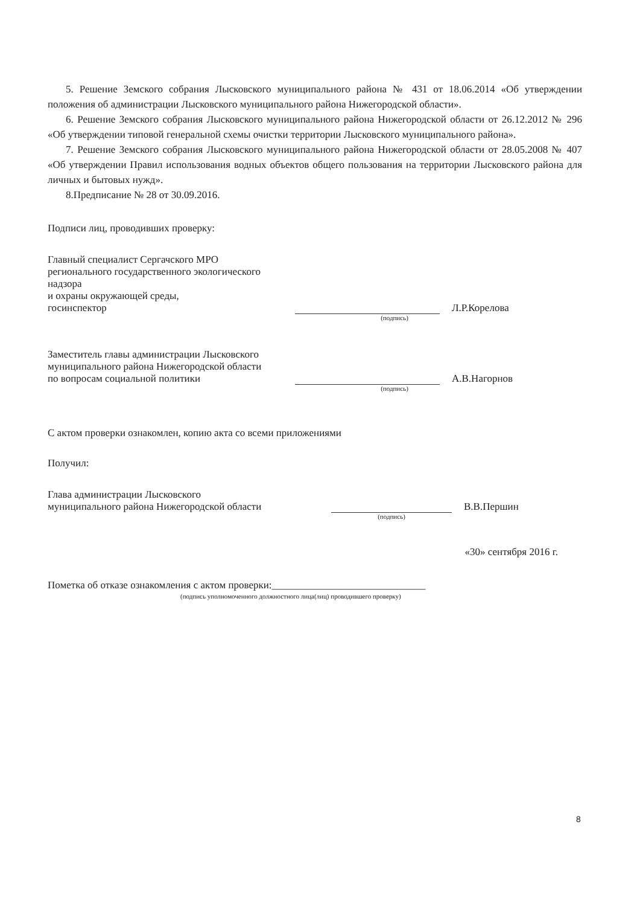5. Решение Земского собрания Лысковского муниципального района № 431 от 18.06.2014 «Об утверждении положения об администрации Лысковского муниципального района Нижегородской области».
6. Решение Земского собрания Лысковского муниципального района Нижегородской области от 26.12.2012 № 296 «Об утверждении типовой генеральной схемы очистки территории Лысковского муниципального района».
7. Решение Земского собрания Лысковского муниципального района Нижегородской области от 28.05.2008 № 407 «Об утверждении Правил использования водных объектов общего пользования на территории Лысковского района для личных и бытовых нужд».
8.Предписание № 28 от 30.09.2016.
Подписи лиц, проводивших проверку:
Главный специалист Сергачского МРО
регионального государственного экологического надзора
и охраны окружающей среды,
госинспектор
Л.Р.Корелова
(подпись)
Заместитель главы администрации Лысковского
муниципального района Нижегородской области
по вопросам социальной политики
А.В.Нагорнов
(подпись)
С актом проверки ознакомлен, копию акта со всеми приложениями
Получил:
Глава администрации Лысковского
муниципального района Нижегородской области
В.В.Першин
(подпись)
«30» сентября 2016 г.
Пометка об отказе ознакомления с актом проверки:______________________________
(подпись уполномоченного должностного лица(лиц) проводившего проверку)
8